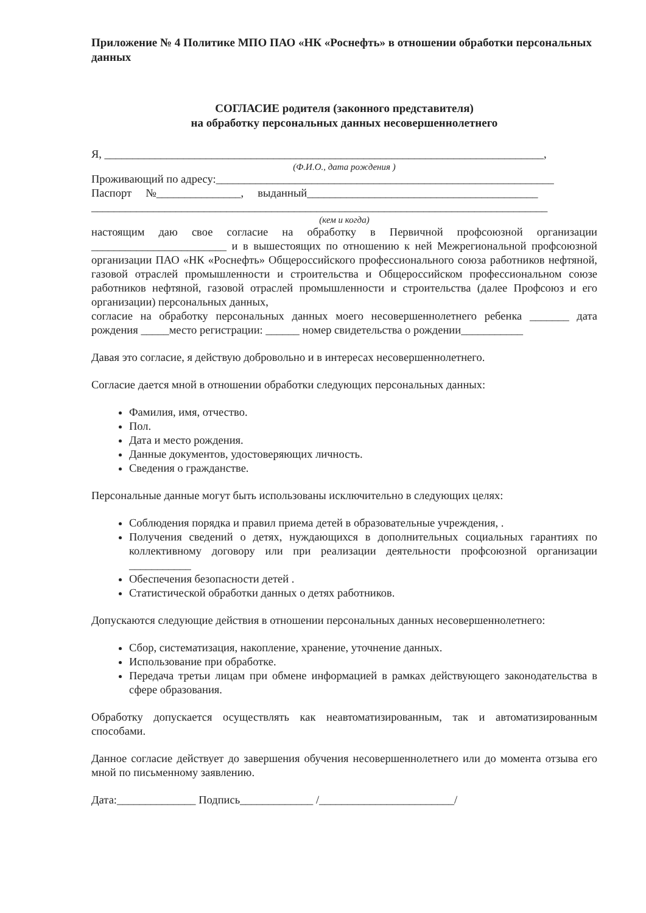Приложение № 4 Политике МПО ПАО «НК «Роснефть» в отношении обработки персональных данных
СОГЛАСИЕ родителя (законного представителя)
на обработку персональных данных несовершеннолетнего
Я, ______________________________________________________________________________,
(Ф.И.О., дата рождения )
Проживающий по адресу:____________________________________________________________
Паспорт №_______________, выданный_________________________________________
_________________________________________________________________________________
(кем и когда)
настоящим даю свое согласие на обработку в Первичной профсоюзной организации ________________________ и в вышестоящих по отношению к ней Межрегиональной профсоюзной организации ПАО «НК «Роснефть» Общероссийского профессионального союза работников нефтяной, газовой отраслей промышленности и строительства и Общероссийском профессиональном союзе работников нефтяной, газовой отраслей промышленности и строительства (далее Профсоюз и его организации) персональных данных,
согласие на обработку персональных данных моего несовершеннолетнего ребенка _______ дата рождения _____место регистрации: ______ номер свидетельства о рождении___________
Давая это согласие, я действую добровольно и в интересах несовершеннолетнего.
Согласие дается мной в отношении обработки следующих персональных данных:
Фамилия, имя, отчество.
Пол.
Дата и место рождения.
Данные документов, удостоверяющих личность.
Сведения о гражданстве.
Персональные данные могут быть использованы исключительно в следующих целях:
Соблюдения порядка и правил приема детей в образовательные учреждения, .
Получения сведений о детях, нуждающихся в дополнительных социальных гарантиях по коллективному договору или при реализации деятельности профсоюзной организации ___________
Обеспечения безопасности детей .
Статистической обработки данных о детях работников.
Допускаются следующие действия в отношении персональных данных несовершеннолетнего:
Сбор, систематизация, накопление, хранение, уточнение данных.
Использование при обработке.
Передача третьи лицам при обмене информацией в рамках действующего законодательства в сфере образования.
Обработку допускается осуществлять как неавтоматизированным, так и автоматизированным способами.
Данное согласие действует до завершения обучения несовершеннолетнего или до момента отзыва его мной по письменному заявлению.
Дата:______________ Подпись_____________ /________________________/